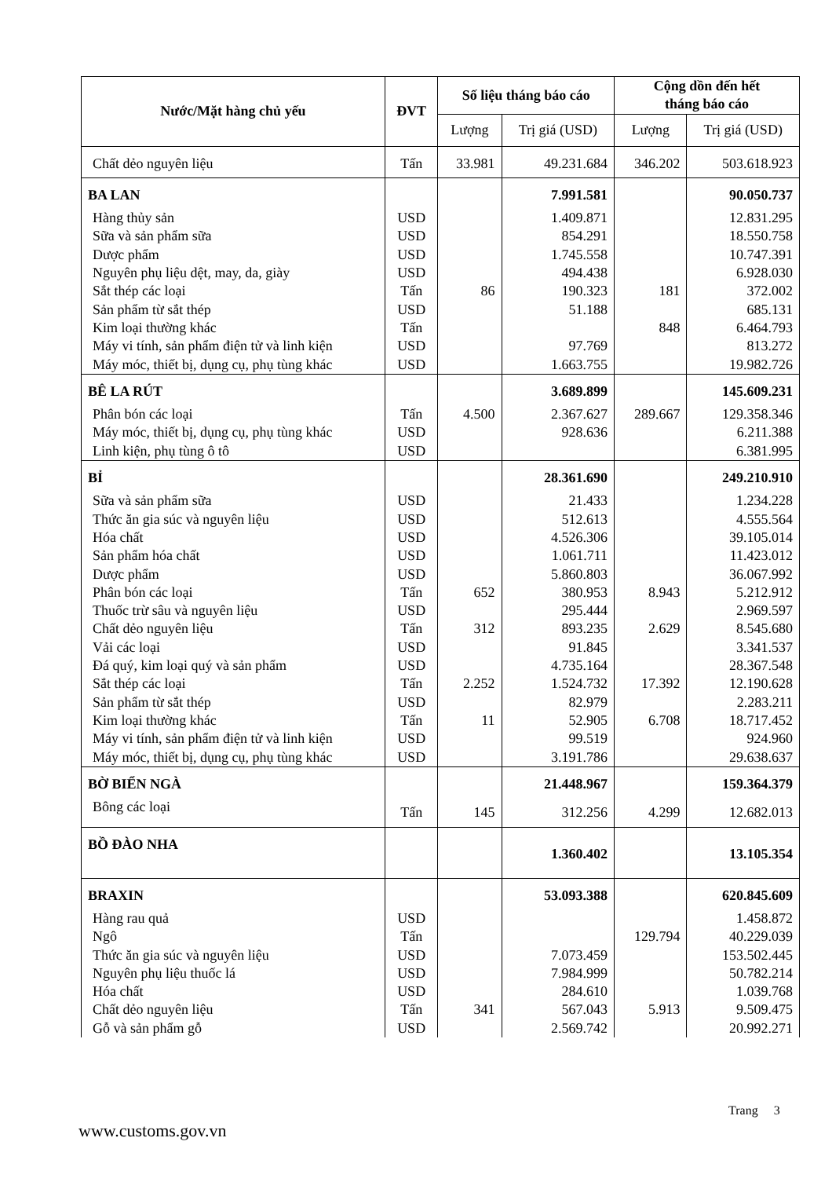| Nước/Mặt hàng chủ yếu | ĐVT | Số liệu tháng báo cáo | | Cộng dồn đến hết tháng báo cáo | |
| --- | --- | --- | --- | --- | --- |
| | | Lượng | Trị giá (USD) | Lượng | Trị giá (USD) |
| Chất dẻo nguyên liệu | Tấn | 33.981 | 49.231.684 | 346.202 | 503.618.923 |
| BA LAN | | | 7.991.581 | | 90.050.737 |
| Hàng thủy sản | USD | | 1.409.871 | | 12.831.295 |
| Sữa và sản phẩm sữa | USD | | 854.291 | | 18.550.758 |
| Dược phẩm | USD | | 1.745.558 | | 10.747.391 |
| Nguyên phụ liệu dệt, may, da, giày | USD | | 494.438 | | 6.928.030 |
| Sắt thép các loại | Tấn | 86 | 190.323 | 181 | 372.002 |
| Sản phẩm từ sắt thép | USD | | 51.188 | | 685.131 |
| Kim loại thường khác | Tấn | | | 848 | 6.464.793 |
| Máy vi tính, sản phẩm điện tử và linh kiện | USD | | 97.769 | | 813.272 |
| Máy móc, thiết bị, dụng cụ, phụ tùng khác | USD | | 1.663.755 | | 19.982.726 |
| BÊ LA RÚT | | | 3.689.899 | | 145.609.231 |
| Phân bón các loại | Tấn | 4.500 | 2.367.627 | 289.667 | 129.358.346 |
| Máy móc, thiết bị, dụng cụ, phụ tùng khác | USD | | 928.636 | | 6.211.388 |
| Linh kiện, phụ tùng ô tô | USD | | | | 6.381.995 |
| BỈ | | | 28.361.690 | | 249.210.910 |
| Sữa và sản phẩm sữa | USD | | 21.433 | | 1.234.228 |
| Thức ăn gia súc và nguyên liệu | USD | | 512.613 | | 4.555.564 |
| Hóa chất | USD | | 4.526.306 | | 39.105.014 |
| Sản phẩm hóa chất | USD | | 1.061.711 | | 11.423.012 |
| Dược phẩm | USD | | 5.860.803 | | 36.067.992 |
| Phân bón các loại | Tấn | 652 | 380.953 | 8.943 | 5.212.912 |
| Thuốc trừ sâu và nguyên liệu | USD | | 295.444 | | 2.969.597 |
| Chất dẻo nguyên liệu | Tấn | 312 | 893.235 | 2.629 | 8.545.680 |
| Vải các loại | USD | | 91.845 | | 3.341.537 |
| Đá quý, kim loại quý và sản phẩm | USD | | 4.735.164 | | 28.367.548 |
| Sắt thép các loại | Tấn | 2.252 | 1.524.732 | 17.392 | 12.190.628 |
| Sản phẩm từ sắt thép | USD | | 82.979 | | 2.283.211 |
| Kim loại thường khác | Tấn | 11 | 52.905 | 6.708 | 18.717.452 |
| Máy vi tính, sản phẩm điện tử và linh kiện | USD | | 99.519 | | 924.960 |
| Máy móc, thiết bị, dụng cụ, phụ tùng khác | USD | | 3.191.786 | | 29.638.637 |
| BỜ BIỂN NGÀ | | | 21.448.967 | | 159.364.379 |
| Bông các loại | Tấn | 145 | 312.256 | 4.299 | 12.682.013 |
| BỒ ĐÀO NHA | | | 1.360.402 | | 13.105.354 |
| BRAXIN | | | 53.093.388 | | 620.845.609 |
| Hàng rau quả | USD | | | | 1.458.872 |
| Ngô | Tấn | | | 129.794 | 40.229.039 |
| Thức ăn gia súc và nguyên liệu | USD | | 7.073.459 | | 153.502.445 |
| Nguyên phụ liệu thuốc lá | USD | | 7.984.999 | | 50.782.214 |
| Hóa chất | USD | | 284.610 | | 1.039.768 |
| Chất dẻo nguyên liệu | Tấn | 341 | 567.043 | 5.913 | 9.509.475 |
| Gỗ và sản phẩm gỗ | USD | | 2.569.742 | | 20.992.271 |
Trang 3
www.customs.gov.vn